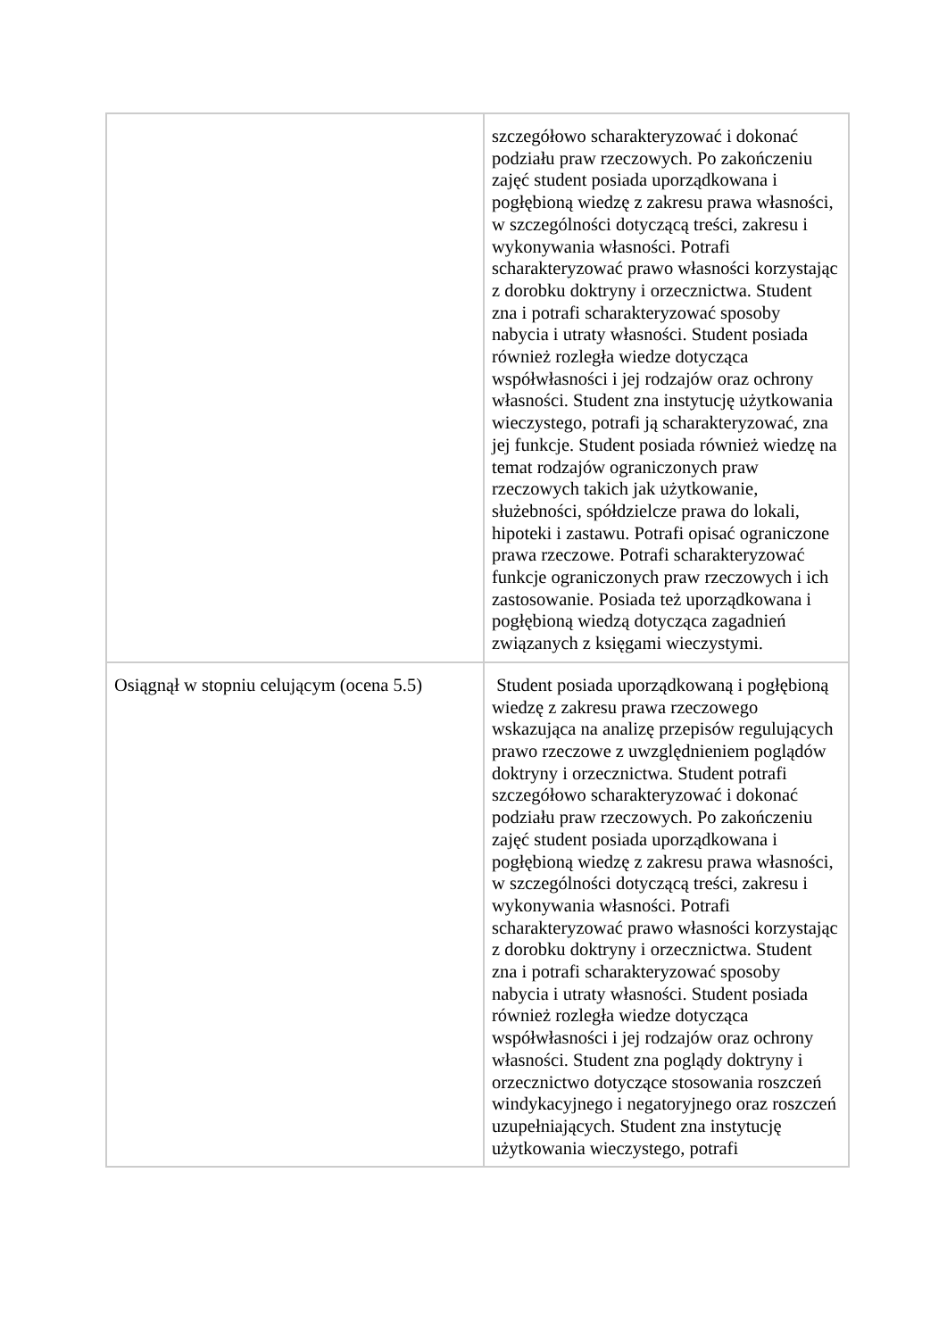| | szczegółowo scharakteryzować i dokonać podziału praw rzeczowych. Po zakończeniu zajęć student posiada uporządkowana i pogłębioną wiedzę z zakresu prawa własności, w szczególności dotyczącą treści, zakresu i wykonywania własności. Potrafi scharakteryzować prawo własności korzystając z dorobku doktryny i orzecznictwa. Student zna i potrafi scharakteryzować sposoby nabycia i utraty własności. Student posiada również rozległa wiedze dotycząca współwłasności i jej rodzajów oraz ochrony własności. Student zna instytucję użytkowania wieczystego, potrafi ją scharakteryzować, zna jej funkcje. Student posiada również wiedzę na temat rodzajów ograniczonych praw rzeczowych takich jak użytkowanie, służebności, spółdzielcze prawa do lokali, hipoteki i zastawu. Potrafi opisać ograniczone prawa rzeczowe. Potrafi scharakteryzować funkcje ograniczonych praw rzeczowych i ich zastosowanie. Posiada też uporządkowana i pogłębioną wiedzą dotycząca zagadnień związanych z księgami wieczystymi. |
| Osiągnął w stopniu celującym (ocena 5.5) | Student posiada uporządkowaną i pogłębioną wiedzę z zakresu prawa rzeczowego wskazująca na analizę przepisów regulujących prawo rzeczowe z uwzględnieniem poglądów doktryny i orzecznictwa. Student potrafi szczegółowo scharakteryzować i dokonać podziału praw rzeczowych. Po zakończeniu zajęć student posiada uporządkowana i pogłębioną wiedzę z zakresu prawa własności, w szczególności dotyczącą treści, zakresu i wykonywania własności. Potrafi scharakteryzować prawo własności korzystając z dorobku doktryny i orzecznictwa. Student zna i potrafi scharakteryzować sposoby nabycia i utraty własności. Student posiada również rozległa wiedze dotycząca współwłasności i jej rodzajów oraz ochrony własności. Student zna poglądy doktryny i orzecznictwo dotyczące stosowania roszczeń windykacyjnego i negatoryjnego oraz roszczeń uzupełniających. Student zna instytucję użytkowania wieczystego, potrafi |